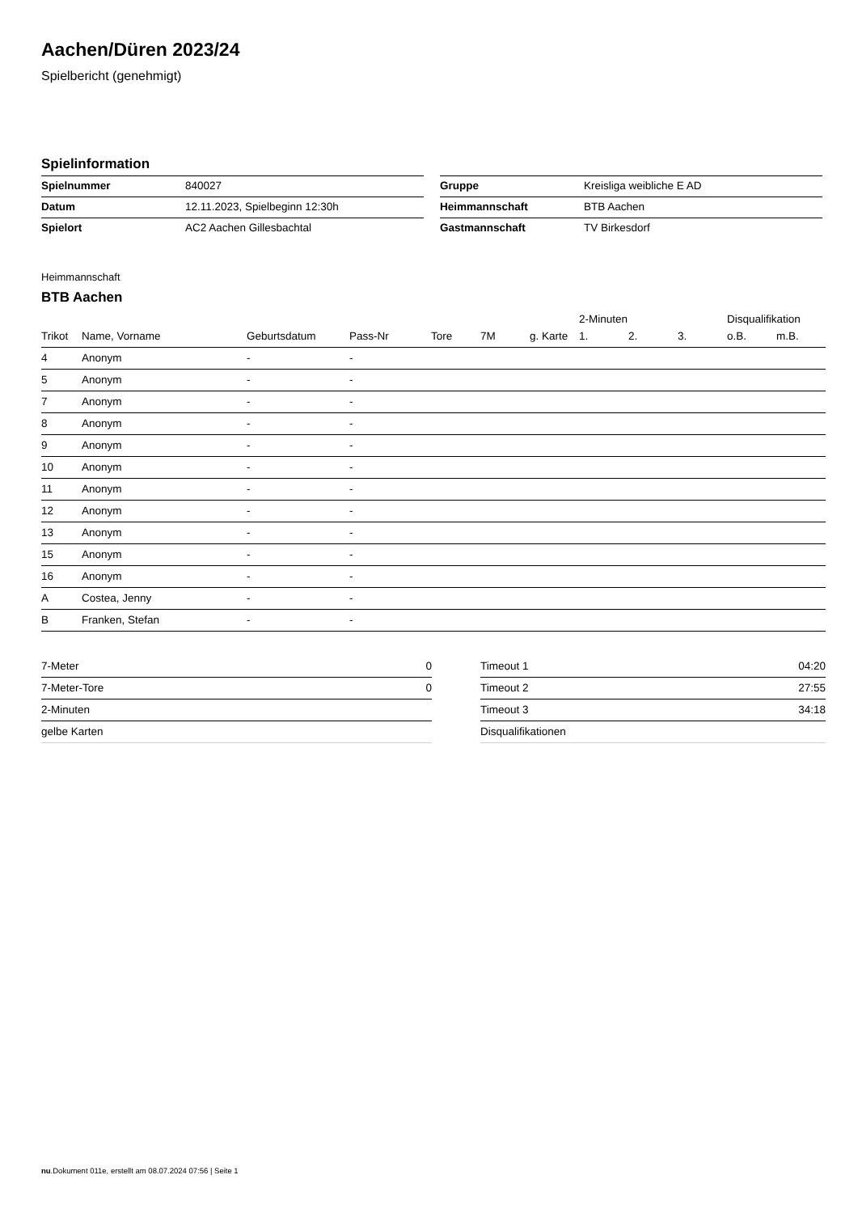Aachen/Düren 2023/24
Spielbericht (genehmigt)
Spielinformation
| Spielnummer | 840027 |
| Datum | 12.11.2023, Spielbeginn 12:30h |
| Spielort | AC2 Aachen Gillesbachtal |
| Gruppe | Kreisliga weibliche E AD |
| Heimmannschaft | BTB Aachen |
| Gastmannschaft | TV Birkesdorf |
Heimmannschaft
BTB Aachen
| | | | | | | | 2-Minuten | | | Disqualifikation | |
| --- | --- | --- | --- | --- | --- | --- | --- | --- | --- | --- | --- |
| Trikot | Name, Vorname | Geburtsdatum | Pass-Nr | Tore | 7M | g. Karte | 1. | 2. | 3. | o.B. | m.B. |
| 4 | Anonym | - | - | | | | | | | | |
| 5 | Anonym | - | - | | | | | | | | |
| 7 | Anonym | - | - | | | | | | | | |
| 8 | Anonym | - | - | | | | | | | | |
| 9 | Anonym | - | - | | | | | | | | |
| 10 | Anonym | - | - | | | | | | | | |
| 11 | Anonym | - | - | | | | | | | | |
| 12 | Anonym | - | - | | | | | | | | |
| 13 | Anonym | - | - | | | | | | | | |
| 15 | Anonym | - | - | | | | | | | | |
| 16 | Anonym | - | - | | | | | | | | |
| A | Costea, Jenny | - | - | | | | | | | | |
| B | Franken, Stefan | - | - | | | | | | | | |
| 7-Meter | 0 |
| 7-Meter-Tore | 0 |
| 2-Minuten | |
| gelbe Karten | |
| Timeout 1 | 04:20 |
| Timeout 2 | 27:55 |
| Timeout 3 | 34:18 |
| Disqualifikationen | |
nu.Dokument 011e, erstellt am 08.07.2024 07:56 | Seite 1